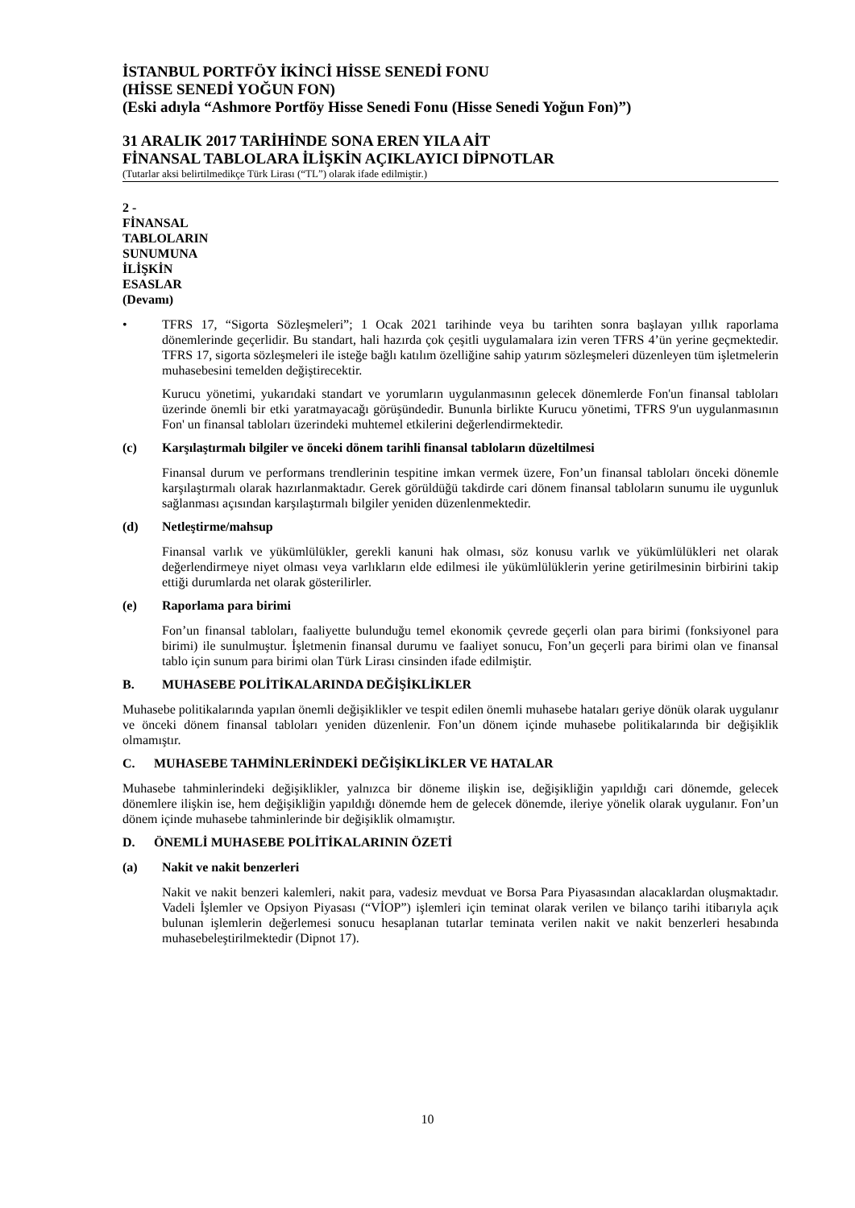İSTANBUL PORTFÖY İKİNCİ HİSSE SENEDİ FONU
(HİSSE SENEDİ YOĞUN FON)
(Eski adıyla “Ashmore Portföy Hisse Senedi Fonu (Hisse Senedi Yoğun Fon)”)
31 ARALIK 2017 TARİHİNDE SONA EREN YILA AİT
FİNANSAL TABLOLARA İLİŞKİN AÇIKLAYICI DİPNOTLAR
(Tutarlar aksi belirtilmedikçe Türk Lirası (“TL”) olarak ifade edilmiştir.)
2 - FİNANSAL TABLOLARIN SUNUMUNA İLİŞKİN ESASLAR (Devamı)
• TFRS 17, “Sigorta Sözleşmeleri”; 1 Ocak 2021 tarihinde veya bu tarihten sonra başlayan yıllık raporlama dönemlerinde geçerlidir. Bu standart, hali hazırda çok çeşitli uygulamalara izin veren TFRS 4’ün yerine geçmektedir. TFRS 17, sigorta sözleşmeleri ile isteğe bağlı katılım özelliğine sahip yatırım sözleşmeleri düzenleyen tüm işletmelerin muhasebesini temelden değiştirecektir.
Kurucu yönetimi, yukarıdaki standart ve yorumların uygulanmasının gelecek dönemlerde Fon'un finansal tabloları üzerinde önemli bir etki yaratmayacağı görüşündedir. Bununla birlikte Kurucu yönetimi, TFRS 9'un uygulanmasının Fon' un finansal tabloları üzerindeki muhtemel etkilerini değerlendirmektedir.
(c) Karşılaştırmalı bilgiler ve önceki dönem tarihli finansal tabloların düzeltilmesi
Finansal durum ve performans trendlerinin tespitine imkan vermek üzere, Fon’un finansal tabloları önceki dönemle karşılaştırmalı olarak hazırlanmaktadır. Gerek görüldüğü takdirde cari dönem finansal tabloların sunumu ile uygunluk sağlanması açısından karşılaştırmalı bilgiler yeniden düzenlenmektedir.
(d) Netleştirme/mahsup
Finansal varlık ve yükümlülükler, gerekli kanuni hak olması, söz konusu varlık ve yükümlülükleri net olarak değerlendirmeye niyet olması veya varlıkların elde edilmesi ile yükümlülüklerin yerine getirilmesinin birbirini takip ettiği durumlarda net olarak gösterilirler.
(e) Raporlama para birimi
Fon’un finansal tabloları, faaliyette bulunduğu temel ekonomik çevrede geçerli olan para birimi (fonksiyonel para birimi) ile sunulmuştur. İşletmenin finansal durumu ve faaliyet sonucu, Fon’un geçerli para birimi olan ve finansal tablo için sunum para birimi olan Türk Lirası cinsinden ifade edilmiştir.
B. MUHASEBE POLİTİKALARINDA DEĞİŞİKLİKLER
Muhasebe politikalarında yapılan önemli değişiklikler ve tespit edilen önemli muhasebe hataları geriye dönük olarak uygulanır ve önceki dönem finansal tabloları yeniden düzenlenir. Fon’un dönem içinde muhasebe politikalarında bir değişiklik olmamıştır.
C. MUHASEBE TAHMİNLERİNDEKİ DEĞİŞİKLİKLER VE HATALAR
Muhasebe tahminlerindeki değişiklikler, yalnızca bir döneme ilişkin ise, değişikliğin yapıldığı cari dönemde, gelecek dönemlere ilişkin ise, hem değişikliğin yapıldığı dönemde hem de gelecek dönemde, ileriye yönelik olarak uygulanır. Fon’un dönem içinde muhasebe tahminlerinde bir değişiklik olmamıştır.
D. ÖNEMLİ MUHASEBE POLİTİKALARININ ÖZETİ
(a) Nakit ve nakit benzerleri
Nakit ve nakit benzeri kalemleri, nakit para, vadesiz mevduat ve Borsa Para Piyasasından alacaklardan oluşmaktadır. Vadeli İşlemler ve Opsiyon Piyasası (“VİOP”) işlemleri için teminat olarak verilen ve bilanço tarihi itibarıyla açık bulunan işlemlerin değerlemesi sonucu hesaplanan tutarlar teminata verilen nakit ve nakit benzerleri hesabında muhasebeleştirilmektedir (Dipnot 17).
10